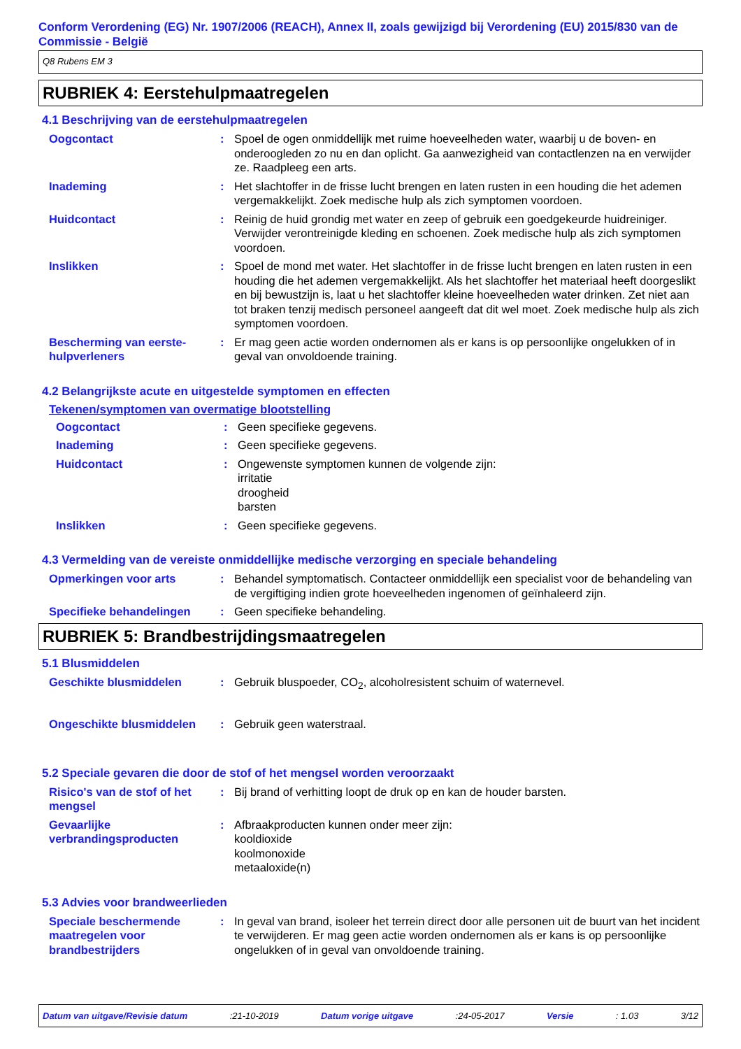Conform Verordening (EG) Nr. 1907/2006 (REACH), Annex II, zoals gewijzigd bij Verordening (EU) 2015/830 van de Commissie - België
Q8 Rubens EM 3
RUBRIEK 4: Eerstehulpmaatregelen
4.1 Beschrijving van de eerstehulpmaatregelen
Oogcontact : Spoel de ogen onmiddellijk met ruime hoeveelheden water, waarbij u de boven- en onderoogleden zo nu en dan oplicht. Ga aanwezigheid van contactlenzen na en verwijder ze. Raadpleeg een arts.
Inademing : Het slachtoffer in de frisse lucht brengen en laten rusten in een houding die het ademen vergemakkelijkt. Zoek medische hulp als zich symptomen voordoen.
Huidcontact : Reinig de huid grondig met water en zeep of gebruik een goedgekeurde huidreiniger. Verwijder verontreinigde kleding en schoenen. Zoek medische hulp als zich symptomen voordoen.
Inslikken : Spoel de mond met water. Het slachtoffer in de frisse lucht brengen en laten rusten in een houding die het ademen vergemakkelijkt. Als het slachtoffer het materiaal heeft doorgeslikt en bij bewustzijn is, laat u het slachtoffer kleine hoeveelheden water drinken. Zet niet aan tot braken tenzij medisch personeel aangeeft dat dit wel moet. Zoek medische hulp als zich symptomen voordoen.
Bescherming van eerste-hulpverleners
: Er mag geen actie worden ondernomen als er kans is op persoonlijke ongelukken of in geval van onvoldoende training.
4.2 Belangrijkste acute en uitgestelde symptomen en effecten
Tekenen/symptomen van overmatige blootstelling
Oogcontact : Geen specifieke gegevens.
Inademing : Geen specifieke gegevens.
Huidcontact : Ongewenste symptomen kunnen de volgende zijn:
irritatie
droogheid
barsten
Inslikken : Geen specifieke gegevens.
4.3 Vermelding van de vereiste onmiddellijke medische verzorging en speciale behandeling
Opmerkingen voor arts : Behandel symptomatisch. Contacteer onmiddellijk een specialist voor de behandeling van de vergiftiging indien grote hoeveelheden ingenomen of geïnhaleerd zijn.
Specifieke behandelingen : Geen specifieke behandeling.
RUBRIEK 5: Brandbestrijdingsmaatregelen
5.1 Blusmiddelen
Geschikte blusmiddelen : Gebruik bluspoeder, CO<sub>2</sub>, alcoholresistent schuim of waternevel.
Ongeschikte blusmiddelen : Gebruik geen waterstraal.
5.2 Speciale gevaren die door de stof of het mengsel worden veroorzaakt
Risico's van de stof of het mengsel
: Bij brand of verhitting loopt de druk op en kan de houder barsten.
Gevaarlijke verbrandingsproducten
: Afbraakproducten kunnen onder meer zijn:
kooldioxide
koolmonoxide
metaaloxide(n)
5.3 Advies voor brandweerlieden
Speciale beschermende maatregelen voor brandbestrijders
: In geval van brand, isoleer het terrein direct door alle personen uit de buurt van het incident te verwijderen. Er mag geen actie worden ondernomen als er kans is op persoonlijke ongelukken of in geval van onvoldoende training.
Datum van uitgave/Revisie datum :21-10-2019 Datum vorige uitgave :24-05-2017 Versie : 1.03 3/12